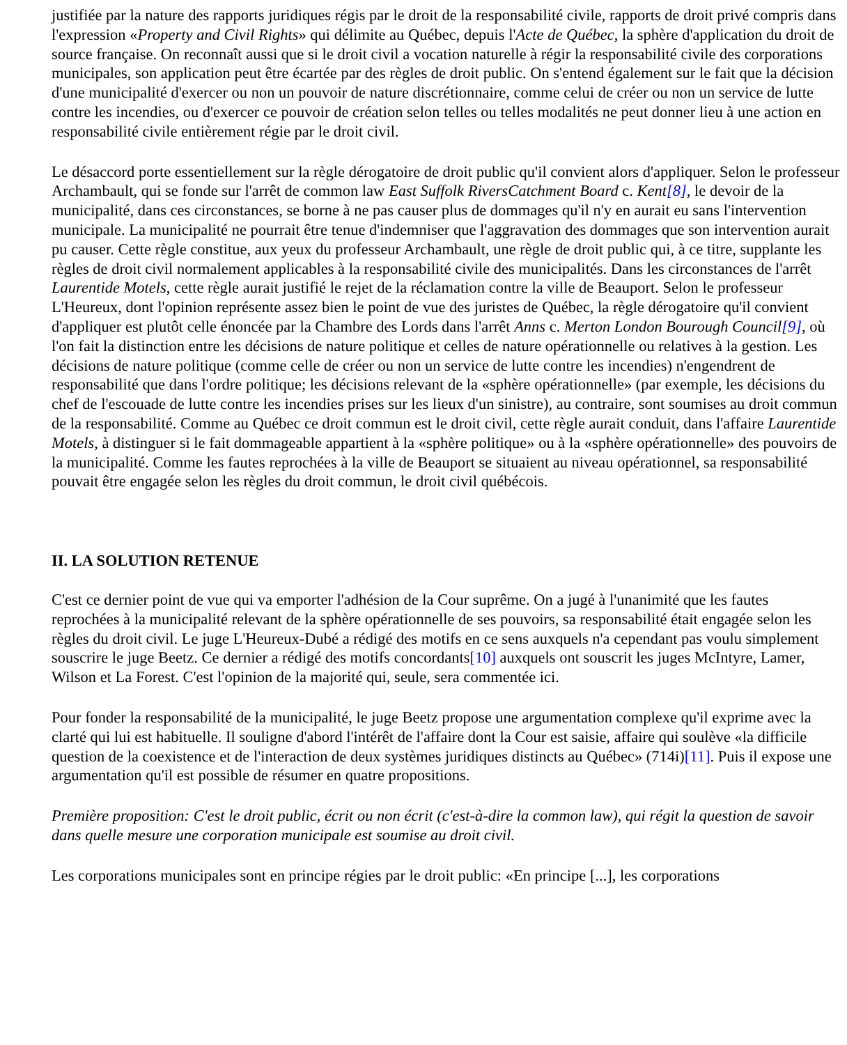justifiée par la nature des rapports juridiques régis par le droit de la responsabilité civile, rapports de droit privé compris dans l'expression «Property and Civil Rights» qui délimite au Québec, depuis l'Acte de Québec, la sphère d'application du droit de source française. On reconnaît aussi que si le droit civil a vocation naturelle à régir la responsabilité civile des corporations municipales, son application peut être écartée par des règles de droit public. On s'entend également sur le fait que la décision d'une municipalité d'exercer ou non un pouvoir de nature discrétionnaire, comme celui de créer ou non un service de lutte contre les incendies, ou d'exercer ce pouvoir de création selon telles ou telles modalités ne peut donner lieu à une action en responsabilité civile entièrement régie par le droit civil.
Le désaccord porte essentiellement sur la règle dérogatoire de droit public qu'il convient alors d'appliquer. Selon le professeur Archambault, qui se fonde sur l'arrêt de common law East Suffolk RiversCatchment Board c. Kent[8], le devoir de la municipalité, dans ces circonstances, se borne à ne pas causer plus de dommages qu'il n'y en aurait eu sans l'intervention municipale. La municipalité ne pourrait être tenue d'indemniser que l'aggravation des dommages que son intervention aurait pu causer. Cette règle constitue, aux yeux du professeur Archambault, une règle de droit public qui, à ce titre, supplante les règles de droit civil normalement applicables à la responsabilité civile des municipalités. Dans les circonstances de l'arrêt Laurentide Motels, cette règle aurait justifié le rejet de la réclamation contre la ville de Beauport. Selon le professeur L'Heureux, dont l'opinion représente assez bien le point de vue des juristes de Québec, la règle dérogatoire qu'il convient d'appliquer est plutôt celle énoncée par la Chambre des Lords dans l'arrêt Anns c. Merton London Bourough Council[9], où l'on fait la distinction entre les décisions de nature politique et celles de nature opérationnelle ou relatives à la gestion. Les décisions de nature politique (comme celle de créer ou non un service de lutte contre les incendies) n'engendrent de responsabilité que dans l'ordre politique; les décisions relevant de la «sphère opérationnelle» (par exemple, les décisions du chef de l'escouade de lutte contre les incendies prises sur les lieux d'un sinistre), au contraire, sont soumises au droit commun de la responsabilité. Comme au Québec ce droit commun est le droit civil, cette règle aurait conduit, dans l'affaire Laurentide Motels, à distinguer si le fait dommageable appartient à la «sphère politique» ou à la «sphère opérationnelle» des pouvoirs de la municipalité. Comme les fautes reprochées à la ville de Beauport se situaient au niveau opérationnel, sa responsabilité pouvait être engagée selon les règles du droit commun, le droit civil québécois.
II. LA SOLUTION RETENUE
C'est ce dernier point de vue qui va emporter l'adhésion de la Cour suprême. On a jugé à l'unanimité que les fautes reprochées à la municipalité relevant de la sphère opérationnelle de ses pouvoirs, sa responsabilité était engagée selon les règles du droit civil. Le juge L'Heureux-Dubé a rédigé des motifs en ce sens auxquels n'a cependant pas voulu simplement souscrire le juge Beetz. Ce dernier a rédigé des motifs concordants[10] auxquels ont souscrit les juges McIntyre, Lamer, Wilson et La Forest. C'est l'opinion de la majorité qui, seule, sera commentée ici.
Pour fonder la responsabilité de la municipalité, le juge Beetz propose une argumentation complexe qu'il exprime avec la clarté qui lui est habituelle. Il souligne d'abord l'intérêt de l'affaire dont la Cour est saisie, affaire qui soulève «la difficile question de la coexistence et de l'interaction de deux systèmes juridiques distincts au Québec» (714i)[11]. Puis il expose une argumentation qu'il est possible de résumer en quatre propositions.
Première proposition: C'est le droit public, écrit ou non écrit (c'est-à-dire la common law), qui régit la question de savoir dans quelle mesure une corporation municipale est soumise au droit civil.
Les corporations municipales sont en principe régies par le droit public: «En principe [...], les corporations